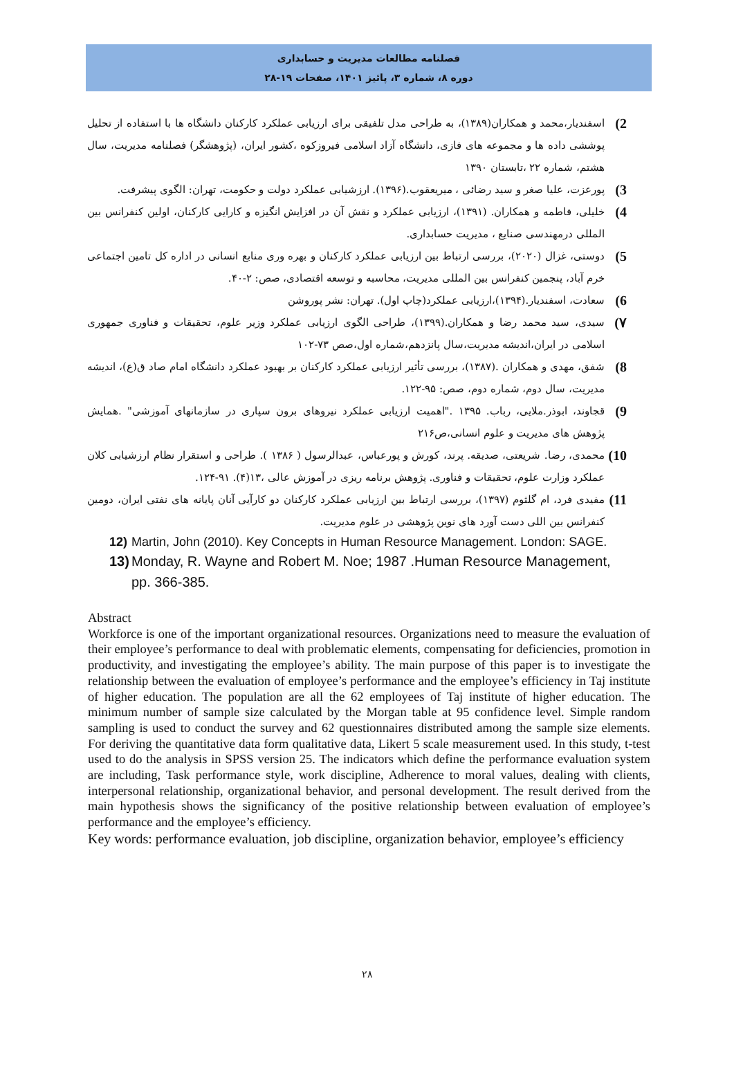فصلنامه مطالعات مدیریت و حسابداری
دوره ۸، شماره ۳، پائیز ۱۴۰۱، صفحات ۱۹-۲۸
2)
اسفندیار،محمد و همکاران(۱۳۸۹)، به طراحی مدل تلفیقی برای ارزیابی عملکرد کارکنان دانشگاه ها با استفاده از تحلیل پوششی داده ها و مجموعه های فازی، دانشگاه آزاد اسلامی فیروزکوه ،کشور ایران، (پژوهشگر) فصلنامه مدیریت، سال هشتم، شماره ۲۲ ،تابستان ۱۳۹۰
3)
پورعزت، علیا صغر و سید رضائی ، میریعقوب.(۱۳۹۶). ارزشیابی عملکرد دولت و حکومت، تهران: الگوی پیشرفت.
4)
خلیلی، فاطمه و همکاران. (۱۳۹۱)، ارزیابی عملکرد و نقش آن در افزایش انگیزه و کارایی کارکنان، اولین کنفرانس بین المللی درمهندسی صنایع ، مدیریت حسابداری.
5)
دوستی، غزال (۲۰۲۰)، بررسی ارتباط بین ارزیابی عملکرد کارکنان و بهره وری منابع انسانی در اداره کل تامین اجتماعی خرم آباد، پنجمین کنفرانس بین المللی مدیریت، محاسبه و توسعه اقتصادی، صص: ۲-۴۰.
6)
سعادت، اسفندیار.(۱۳۹۴)،ارزیابی عملکرد(چاپ اول). تهران: نشر پوروشن
۷)
سیدی، سید محمد رضا و همکاران.(۱۳۹۹)، طراحی الگوی ارزیابی عملکرد وزیر علوم، تحقیقات و فناوری جمهوری اسلامی در ایران،اندیشه مدیریت،سال پانزدهم،شماره اول،صص ۷۳-۱۰۲
8)
شفق، مهدی و همکاران .(۱۳۸۷)، بررسی تأثیر ارزیابی عملکرد کارکنان بر بهبود عملکرد دانشگاه امام صاد ق(ع)، اندیشه مدیریت، سال دوم، شماره دوم، صص: ۹۵-۱۲۲.
9)
قجاوند، ابوذر.ملایی، رباب. ۱۳۹۵ ."اهمیت ارزیابی عملکرد نیروهای برون سپاری در سازمانهای آموزشی" .همایش پژوهش های مدیریت و علوم انسانی،ص۲۱۶
10)
محمدی، رضا. شریعتی، صدیقه. پرند، کورش و پورعباس، عبدالرسول ( ۱۳۸۶ ). طراحی و استقرار نظام ارزشیابی کلان عملکرد وزارت علوم، تحقیقات و فناوری. پژوهش برنامه ریزی در آموزش عالی ،۱۳(۴). ۹۱-۱۲۴.
11)
مفیدی فرد، ام گلثوم (۱۳۹۷)، بررسی ارتباط بین ارزیابی عملکرد کارکنان دو کارآیی آنان پایانه های نفتی ایران، دومین کنفرانس بین اللی دست آورد های نوین پژوهشی در علوم مدیریت.
12) Martin, John (2010). Key Concepts in Human Resource Management. London: SAGE.
13) Monday, R. Wayne and Robert M. Noe; 1987 .Human Resource Management,
pp. 366-385.
Abstract
Workforce is one of the important organizational resources. Organizations need to measure the evaluation of their employee’s performance to deal with problematic elements, compensating for deficiencies, promotion in productivity, and investigating the employee’s ability. The main purpose of this paper is to investigate the relationship between the evaluation of employee’s performance and the employee’s efficiency in Taj institute of higher education. The population are all the 62 employees of Taj institute of higher education. The minimum number of sample size calculated by the Morgan table at 95 confidence level. Simple random sampling is used to conduct the survey and 62 questionnaires distributed among the sample size elements. For deriving the quantitative data form qualitative data, Likert 5 scale measurement used. In this study, t-test used to do the analysis in SPSS version 25. The indicators which define the performance evaluation system are including, Task performance style, work discipline, Adherence to moral values, dealing with clients, interpersonal relationship, organizational behavior, and personal development. The result derived from the main hypothesis shows the significancy of the positive relationship between evaluation of employee’s performance and the employee’s efficiency.
Key words: performance evaluation, job discipline, organization behavior, employee’s efficiency
۲۸